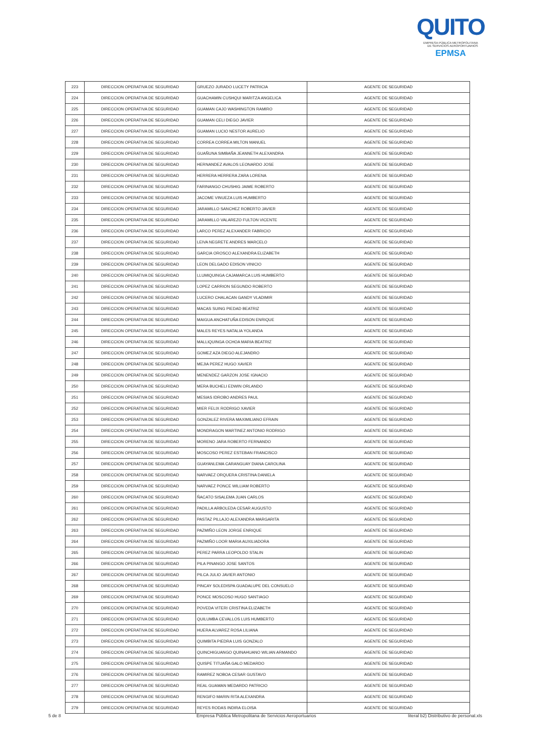QUITO
EMPRESA PÚBLICA METROPOLITANA
DE SERVICIOS AEROPORTUARIOS EPMSA
| 223 | DIRECCION OPERATIVA DE SEGURIDAD | GRUEZO JURADO LUCETY PATRICIA | AGENTE DE SEGURIDAD |
| 224 | DIRECCION OPERATIVA DE SEGURIDAD | GUACHAMIN CUSHQUI MARITZA ANGELICA | AGENTE DE SEGURIDAD |
| 225 | DIRECCION OPERATIVA DE SEGURIDAD | GUAMAN CAJO WASHINGTON RAMIRO | AGENTE DE SEGURIDAD |
| 226 | DIRECCION OPERATIVA DE SEGURIDAD | GUAMAN CELI DIEGO JAVIER | AGENTE DE SEGURIDAD |
| 227 | DIRECCION OPERATIVA DE SEGURIDAD | GUAMAN LUCIO NESTOR AURELIO | AGENTE DE SEGURIDAD |
| 228 | DIRECCION OPERATIVA DE SEGURIDAD | CORREA CORREA MILTON MANUEL | AGENTE DE SEGURIDAD |
| 229 | DIRECCION OPERATIVA DE SEGURIDAD | GUAÑUNA SIMBAÑA JEANNETH ALEXANDRA | AGENTE DE SEGURIDAD |
| 230 | DIRECCION OPERATIVA DE SEGURIDAD | HERNANDEZ AVALOS LEONARDO JOSE | AGENTE DE SEGURIDAD |
| 231 | DIRECCION OPERATIVA DE SEGURIDAD | HERRERA HERRERA ZARA LORENA | AGENTE DE SEGURIDAD |
| 232 | DIRECCION OPERATIVA DE SEGURIDAD | FARINANGO CHUSHIG JAIME ROBERTO | AGENTE DE SEGURIDAD |
| 233 | DIRECCION OPERATIVA DE SEGURIDAD | JACOME VINUEZA LUIS HUMBERTO | AGENTE DE SEGURIDAD |
| 234 | DIRECCION OPERATIVA DE SEGURIDAD | JARAMILLO SANCHEZ ROBERTO JAVIER | AGENTE DE SEGURIDAD |
| 235 | DIRECCION OPERATIVA DE SEGURIDAD | JARAMILLO VALAREZO FULTON VICENTE | AGENTE DE SEGURIDAD |
| 236 | DIRECCION OPERATIVA DE SEGURIDAD | LARCO PEREZ ALEXANDER FABRICIO | AGENTE DE SEGURIDAD |
| 237 | DIRECCION OPERATIVA DE SEGURIDAD | LEIVA NEGRETE ANDRES MARCELO | AGENTE DE SEGURIDAD |
| 238 | DIRECCION OPERATIVA DE SEGURIDAD | GARCIA OROSCO ALEXANDRA ELIZABETH | AGENTE DE SEGURIDAD |
| 239 | DIRECCION OPERATIVA DE SEGURIDAD | LEON DELGADO EDISON VINICIO | AGENTE DE SEGURIDAD |
| 240 | DIRECCION OPERATIVA DE SEGURIDAD | LLUMIQUINGA CAJAMARCA LUIS HUMBERTO | AGENTE DE SEGURIDAD |
| 241 | DIRECCION OPERATIVA DE SEGURIDAD | LOPEZ CARRION SEGUNDO ROBERTO | AGENTE DE SEGURIDAD |
| 242 | DIRECCION OPERATIVA DE SEGURIDAD | LUCERO CHALACAN GANDY VLADIMIR | AGENTE DE SEGURIDAD |
| 243 | DIRECCION OPERATIVA DE SEGURIDAD | MACAS SUING PIEDAD BEATRIZ | AGENTE DE SEGURIDAD |
| 244 | DIRECCION OPERATIVA DE SEGURIDAD | MAIGUA ANCHATUÑA EDISON ENRIQUE | AGENTE DE SEGURIDAD |
| 245 | DIRECCION OPERATIVA DE SEGURIDAD | MALES REYES NATALIA YOLANDA | AGENTE DE SEGURIDAD |
| 246 | DIRECCION OPERATIVA DE SEGURIDAD | MALLIQUINGA OCHOA MARIA BEATRIZ | AGENTE DE SEGURIDAD |
| 247 | DIRECCION OPERATIVA DE SEGURIDAD | GOMEZ AZA DIEGO ALEJANDRO | AGENTE DE SEGURIDAD |
| 248 | DIRECCION OPERATIVA DE SEGURIDAD | MEJIA PEREZ HUGO XAVIER | AGENTE DE SEGURIDAD |
| 249 | DIRECCION OPERATIVA DE SEGURIDAD | MENENDEZ GARZON JOSE IGNACIO | AGENTE DE SEGURIDAD |
| 250 | DIRECCION OPERATIVA DE SEGURIDAD | MERA BUCHELI EDWIN ORLANDO | AGENTE DE SEGURIDAD |
| 251 | DIRECCION OPERATIVA DE SEGURIDAD | MESIAS IDROBO ANDRES PAUL | AGENTE DE SEGURIDAD |
| 252 | DIRECCION OPERATIVA DE SEGURIDAD | MIER FELIX RODRIGO XAVIER | AGENTE DE SEGURIDAD |
| 253 | DIRECCION OPERATIVA DE SEGURIDAD | GONZALEZ RIVERA MAXIMILIANO EFRAIN | AGENTE DE SEGURIDAD |
| 254 | DIRECCION OPERATIVA DE SEGURIDAD | MONDRAGON MARTINEZ ANTONIO RODRIGO | AGENTE DE SEGURIDAD |
| 255 | DIRECCION OPERATIVA DE SEGURIDAD | MORENO JARA ROBERTO FERNANDO | AGENTE DE SEGURIDAD |
| 256 | DIRECCION OPERATIVA DE SEGURIDAD | MOSCOSO PEREZ ESTEBAN FRANCISCO | AGENTE DE SEGURIDAD |
| 257 | DIRECCION OPERATIVA DE SEGURIDAD | GUAYANLEMA CARANGUAY DIANA CAROLINA | AGENTE DE SEGURIDAD |
| 258 | DIRECCION OPERATIVA DE SEGURIDAD | NARVAEZ ORQUERA CRISTINA DANIELA | AGENTE DE SEGURIDAD |
| 259 | DIRECCION OPERATIVA DE SEGURIDAD | NARVAEZ PONCE WILLIAM ROBERTO | AGENTE DE SEGURIDAD |
| 260 | DIRECCION OPERATIVA DE SEGURIDAD | ÑACATO SISALEMA JUAN CARLOS | AGENTE DE SEGURIDAD |
| 261 | DIRECCION OPERATIVA DE SEGURIDAD | PADILLA ARBOLEDA CESAR AUGUSTO | AGENTE DE SEGURIDAD |
| 262 | DIRECCION OPERATIVA DE SEGURIDAD | PASTAZ PILLAJO ALEXANDRA MARGARITA | AGENTE DE SEGURIDAD |
| 263 | DIRECCION OPERATIVA DE SEGURIDAD | PAZMIÑO LEON JORGE ENRIQUE | AGENTE DE SEGURIDAD |
| 264 | DIRECCION OPERATIVA DE SEGURIDAD | PAZMIÑO LOOR MARIA AUXILIADORA | AGENTE DE SEGURIDAD |
| 265 | DIRECCION OPERATIVA DE SEGURIDAD | PEREZ PARRA LEOPOLDO STALIN | AGENTE DE SEGURIDAD |
| 266 | DIRECCION OPERATIVA DE SEGURIDAD | PILA PINANGO JOSE SANTOS | AGENTE DE SEGURIDAD |
| 267 | DIRECCION OPERATIVA DE SEGURIDAD | PILCA JULIO JAVIER ANTONIO | AGENTE DE SEGURIDAD |
| 268 | DIRECCION OPERATIVA DE SEGURIDAD | PINCAY SOLEDISPA GUADALUPE DEL CONSUELO | AGENTE DE SEGURIDAD |
| 269 | DIRECCION OPERATIVA DE SEGURIDAD | PONCE MOSCOSO HUGO SANTIAGO | AGENTE DE SEGURIDAD |
| 270 | DIRECCION OPERATIVA DE SEGURIDAD | POVEDA VITERI CRISTINA ELIZABETH | AGENTE DE SEGURIDAD |
| 271 | DIRECCION OPERATIVA DE SEGURIDAD | QUILUMBA CEVALLOS LUIS HUMBERTO | AGENTE DE SEGURIDAD |
| 272 | DIRECCION OPERATIVA DE SEGURIDAD | HUERA ALVAREZ ROSA LILIANA | AGENTE DE SEGURIDAD |
| 273 | DIRECCION OPERATIVA DE SEGURIDAD | QUIMBITA PIEDRA LUIS GONZALO | AGENTE DE SEGURIDAD |
| 274 | DIRECCION OPERATIVA DE SEGURIDAD | QUINCHIGUANGO QUINAHUANO WILIAN ARMANDO | AGENTE DE SEGURIDAD |
| 275 | DIRECCION OPERATIVA DE SEGURIDAD | QUISPE TITUAÑA GALO MEDARDO | AGENTE DE SEGURIDAD |
| 276 | DIRECCION OPERATIVA DE SEGURIDAD | RAMIREZ NOBOA CESAR GUSTAVO | AGENTE DE SEGURIDAD |
| 277 | DIRECCION OPERATIVA DE SEGURIDAD | REAL GUAMAN MEDARDO PATRICIO | AGENTE DE SEGURIDAD |
| 278 | DIRECCION OPERATIVA DE SEGURIDAD | RENGIFO MARIN RITA ALEXANDRA | AGENTE DE SEGURIDAD |
| 279 | DIRECCION OPERATIVA DE SEGURIDAD | REYES RODAS INDIRA ELOISA | AGENTE DE SEGURIDAD |
5 de 8 Empresa Pública Metropolitana de Servicios Aeroportuarios literal b2) Distributivo de personal.xls